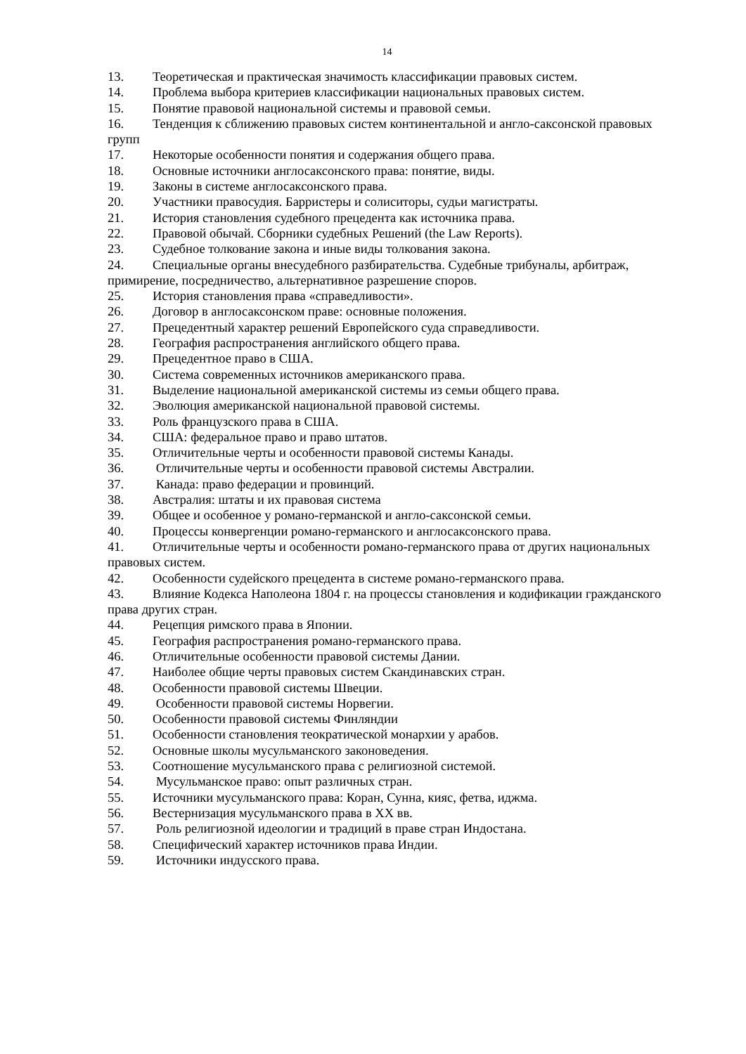14
13. Теоретическая и практическая значимость классификации правовых систем.
14. Проблема выбора критериев классификации национальных правовых систем.
15. Понятие правовой национальной системы и правовой семьи.
16. Тенденция к сближению правовых систем континентальной и англо-саксонской правовых групп
17. Некоторые особенности понятия и содержания общего права.
18. Основные источники англосаксонского права: понятие, виды.
19. Законы в системе англосаксонского права.
20. Участники правосудия. Барристеры и солиситоры, судьи магистраты.
21. История становления судебного прецедента как источника права.
22. Правовой обычай. Сборники судебных Решений (the Law Reports).
23. Судебное толкование закона и иные виды толкования закона.
24. Специальные органы внесудебного разбирательства. Судебные трибуналы, арбитраж, примирение, посредничество, альтернативное разрешение споров.
25. История становления права «справедливости».
26. Договор в англосаксонском праве: основные положения.
27. Прецедентный характер решений Европейского суда справедливости.
28. География распространения английского общего права.
29. Прецедентное право в США.
30. Система современных источников американского права.
31. Выделение национальной американской системы из семьи общего права.
32. Эволюция американской национальной правовой системы.
33. Роль французского права в США.
34. США: федеральное право и право штатов.
35. Отличительные черты и особенности правовой системы Канады.
36. Отличительные черты и особенности правовой системы Австралии.
37. Канада: право федерации и провинций.
38. Австралия: штаты и их правовая система
39. Общее и особенное у романо-германской и англо-саксонской семьи.
40. Процессы конвергенции романо-германского и англосаксонского права.
41. Отличительные черты и особенности романо-германского права от других национальных правовых систем.
42. Особенности судейского прецедента в системе романо-германского права.
43. Влияние Кодекса Наполеона 1804 г. на процессы становления и кодификации гражданского права других стран.
44. Рецепция римского права в Японии.
45. География распространения романо-германского права.
46. Отличительные особенности правовой системы Дании.
47. Наиболее общие черты правовых систем Скандинавских стран.
48. Особенности правовой системы Швеции.
49. Особенности правовой системы Норвегии.
50. Особенности правовой системы Финляндии
51. Особенности становления теократической монархии у арабов.
52. Основные школы мусульманского законоведения.
53. Соотношение мусульманского права с религиозной системой.
54. Мусульманское право: опыт различных стран.
55. Источники мусульманского права: Коран, Сунна, кияс, фетва, иджма.
56. Вестернизация мусульманского права в XX вв.
57. Роль религиозной идеологии и традиций в праве стран Индостана.
58. Специфический характер источников права Индии.
59. Источники индусского права.